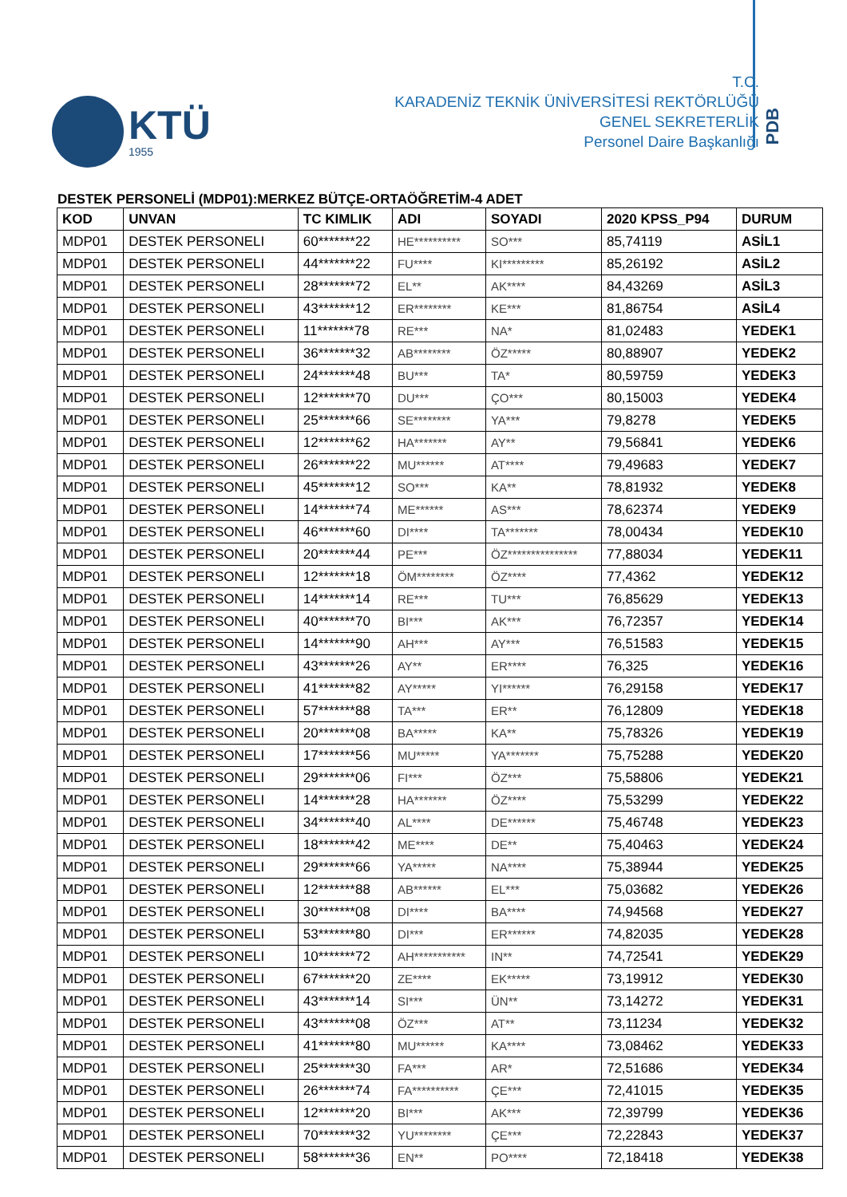KTÜ
1955
T.C.
KARADENİZ TEKNİK ÜNİVERSİTESİ REKTÖRLÜĞÜ
GENEL SEKRETERLİK
Personel Daire Başkanlığı
PDB
DESTEK PERSONELİ (MDP01):MERKEZ BÜTÇE-ORTAÖĞRETİM-4 ADET
| KOD | UNVAN | TC KIMLIK | ADI | SOYADI | 2020 KPSS_P94 | DURUM |
| --- | --- | --- | --- | --- | --- | --- |
| MDP01 | DESTEK PERSONELI | 60*******22 | HE********** | SO*** | 85,74119 | ASİL1 |
| MDP01 | DESTEK PERSONELI | 44*******22 | FU**** | KI********* | 85,26192 | ASİL2 |
| MDP01 | DESTEK PERSONELI | 28*******72 | EL** | AK**** | 84,43269 | ASİL3 |
| MDP01 | DESTEK PERSONELI | 43*******12 | ER******** | KE*** | 81,86754 | ASİL4 |
| MDP01 | DESTEK PERSONELI | 11*******78 | RE*** | NA* | 81,02483 | YEDEK1 |
| MDP01 | DESTEK PERSONELI | 36*******32 | AB******** | ÖZ***** | 80,88907 | YEDEK2 |
| MDP01 | DESTEK PERSONELI | 24*******48 | BU*** | TA* | 80,59759 | YEDEK3 |
| MDP01 | DESTEK PERSONELI | 12*******70 | DU*** | ÇO*** | 80,15003 | YEDEK4 |
| MDP01 | DESTEK PERSONELI | 25*******66 | SE******** | YA*** | 79,8278 | YEDEK5 |
| MDP01 | DESTEK PERSONELI | 12*******62 | HA******* | AY** | 79,56841 | YEDEK6 |
| MDP01 | DESTEK PERSONELI | 26*******22 | MU****** | AT**** | 79,49683 | YEDEK7 |
| MDP01 | DESTEK PERSONELI | 45*******12 | SO*** | KA** | 78,81932 | YEDEK8 |
| MDP01 | DESTEK PERSONELI | 14*******74 | ME****** | AS*** | 78,62374 | YEDEK9 |
| MDP01 | DESTEK PERSONELI | 46*******60 | DI**** | TA******* | 78,00434 | YEDEK10 |
| MDP01 | DESTEK PERSONELI | 20*******44 | PE*** | ÖZ*************** | 77,88034 | YEDEK11 |
| MDP01 | DESTEK PERSONELI | 12*******18 | ÖM******** | ÖZ**** | 77,4362 | YEDEK12 |
| MDP01 | DESTEK PERSONELI | 14*******14 | RE*** | TU*** | 76,85629 | YEDEK13 |
| MDP01 | DESTEK PERSONELI | 40*******70 | BI*** | AK*** | 76,72357 | YEDEK14 |
| MDP01 | DESTEK PERSONELI | 14*******90 | AH*** | AY*** | 76,51583 | YEDEK15 |
| MDP01 | DESTEK PERSONELI | 43*******26 | AY** | ER**** | 76,325 | YEDEK16 |
| MDP01 | DESTEK PERSONELI | 41*******82 | AY***** | YI****** | 76,29158 | YEDEK17 |
| MDP01 | DESTEK PERSONELI | 57*******88 | TA*** | ER** | 76,12809 | YEDEK18 |
| MDP01 | DESTEK PERSONELI | 20*******08 | BA***** | KA** | 75,78326 | YEDEK19 |
| MDP01 | DESTEK PERSONELI | 17*******56 | MU***** | YA******* | 75,75288 | YEDEK20 |
| MDP01 | DESTEK PERSONELI | 29*******06 | FI*** | ÖZ*** | 75,58806 | YEDEK21 |
| MDP01 | DESTEK PERSONELI | 14*******28 | HA******* | ÖZ**** | 75,53299 | YEDEK22 |
| MDP01 | DESTEK PERSONELI | 34*******40 | AL**** | DE****** | 75,46748 | YEDEK23 |
| MDP01 | DESTEK PERSONELI | 18*******42 | ME**** | DE** | 75,40463 | YEDEK24 |
| MDP01 | DESTEK PERSONELI | 29*******66 | YA***** | NA**** | 75,38944 | YEDEK25 |
| MDP01 | DESTEK PERSONELI | 12*******88 | AB****** | EL*** | 75,03682 | YEDEK26 |
| MDP01 | DESTEK PERSONELI | 30*******08 | DI**** | BA**** | 74,94568 | YEDEK27 |
| MDP01 | DESTEK PERSONELI | 53*******80 | DI*** | ER****** | 74,82035 | YEDEK28 |
| MDP01 | DESTEK PERSONELI | 10*******72 | AH*********** | IN** | 74,72541 | YEDEK29 |
| MDP01 | DESTEK PERSONELI | 67*******20 | ZE**** | EK***** | 73,19912 | YEDEK30 |
| MDP01 | DESTEK PERSONELI | 43*******14 | SI*** | ÜN** | 73,14272 | YEDEK31 |
| MDP01 | DESTEK PERSONELI | 43*******08 | ÖZ*** | AT** | 73,11234 | YEDEK32 |
| MDP01 | DESTEK PERSONELI | 41*******80 | MU****** | KA**** | 73,08462 | YEDEK33 |
| MDP01 | DESTEK PERSONELI | 25*******30 | FA*** | AR* | 72,51686 | YEDEK34 |
| MDP01 | DESTEK PERSONELI | 26*******74 | FA********** | ÇE*** | 72,41015 | YEDEK35 |
| MDP01 | DESTEK PERSONELI | 12*******20 | BI*** | AK*** | 72,39799 | YEDEK36 |
| MDP01 | DESTEK PERSONELI | 70*******32 | YU******** | ÇE*** | 72,22843 | YEDEK37 |
| MDP01 | DESTEK PERSONELI | 58*******36 | EN** | PO**** | 72,18418 | YEDEK38 |